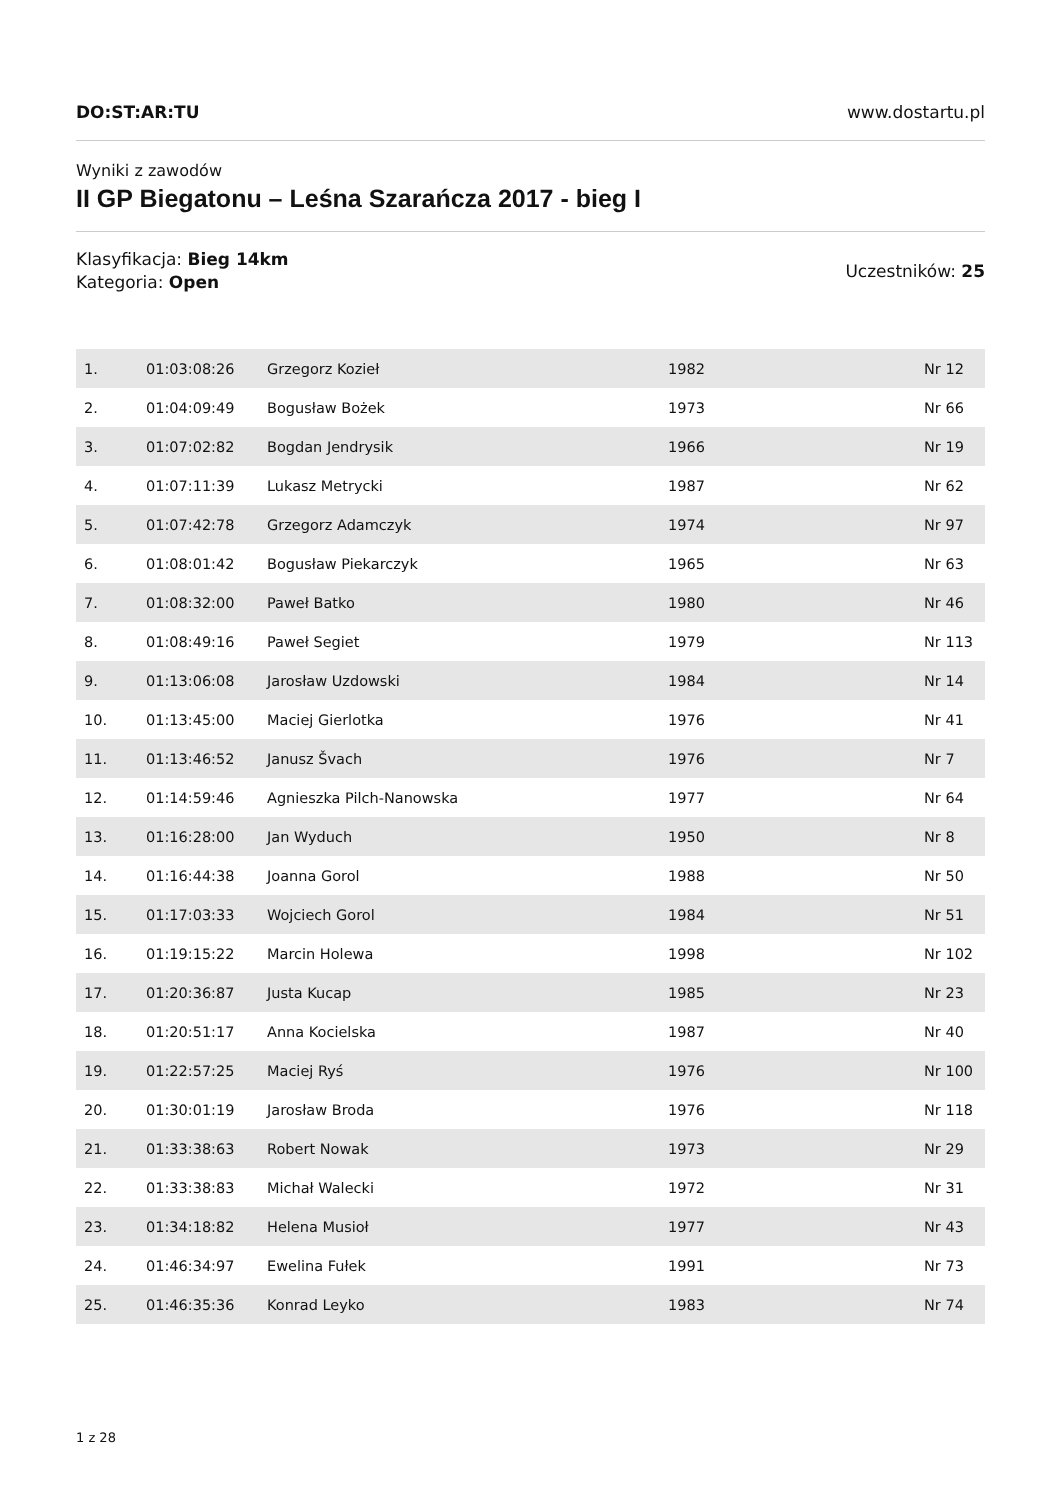DO:ST:AR:TU www.dostartu.pl
Wyniki z zawodów
II GP Biegatonu – Leśna Szarańcza 2017 - bieg I
Klasyfikacja: Bieg 14km
Kategoria: Open
Uczestników: 25
| 1. | 01:03:08:26 | Grzegorz Kozieł | 1982 | Nr 12 |
| 2. | 01:04:09:49 | Bogusław Bożek | 1973 | Nr 66 |
| 3. | 01:07:02:82 | Bogdan Jendrysik | 1966 | Nr 19 |
| 4. | 01:07:11:39 | Lukasz Metrycki | 1987 | Nr 62 |
| 5. | 01:07:42:78 | Grzegorz Adamczyk | 1974 | Nr 97 |
| 6. | 01:08:01:42 | Bogusław Piekarczyk | 1965 | Nr 63 |
| 7. | 01:08:32:00 | Paweł Batko | 1980 | Nr 46 |
| 8. | 01:08:49:16 | Paweł Segiet | 1979 | Nr 113 |
| 9. | 01:13:06:08 | Jarosław Uzdowski | 1984 | Nr 14 |
| 10. | 01:13:45:00 | Maciej Gierlotka | 1976 | Nr 41 |
| 11. | 01:13:46:52 | Janusz Švach | 1976 | Nr 7 |
| 12. | 01:14:59:46 | Agnieszka Pilch-Nanowska | 1977 | Nr 64 |
| 13. | 01:16:28:00 | Jan Wyduch | 1950 | Nr 8 |
| 14. | 01:16:44:38 | Joanna Gorol | 1988 | Nr 50 |
| 15. | 01:17:03:33 | Wojciech Gorol | 1984 | Nr 51 |
| 16. | 01:19:15:22 | Marcin Holewa | 1998 | Nr 102 |
| 17. | 01:20:36:87 | Justa Kucap | 1985 | Nr 23 |
| 18. | 01:20:51:17 | Anna Kocielska | 1987 | Nr 40 |
| 19. | 01:22:57:25 | Maciej Ryś | 1976 | Nr 100 |
| 20. | 01:30:01:19 | Jarosław Broda | 1976 | Nr 118 |
| 21. | 01:33:38:63 | Robert Nowak | 1973 | Nr 29 |
| 22. | 01:33:38:83 | Michał Walecki | 1972 | Nr 31 |
| 23. | 01:34:18:82 | Helena Musioł | 1977 | Nr 43 |
| 24. | 01:46:34:97 | Ewelina Fułek | 1991 | Nr 73 |
| 25. | 01:46:35:36 | Konrad Leyko | 1983 | Nr 74 |
1 z 28